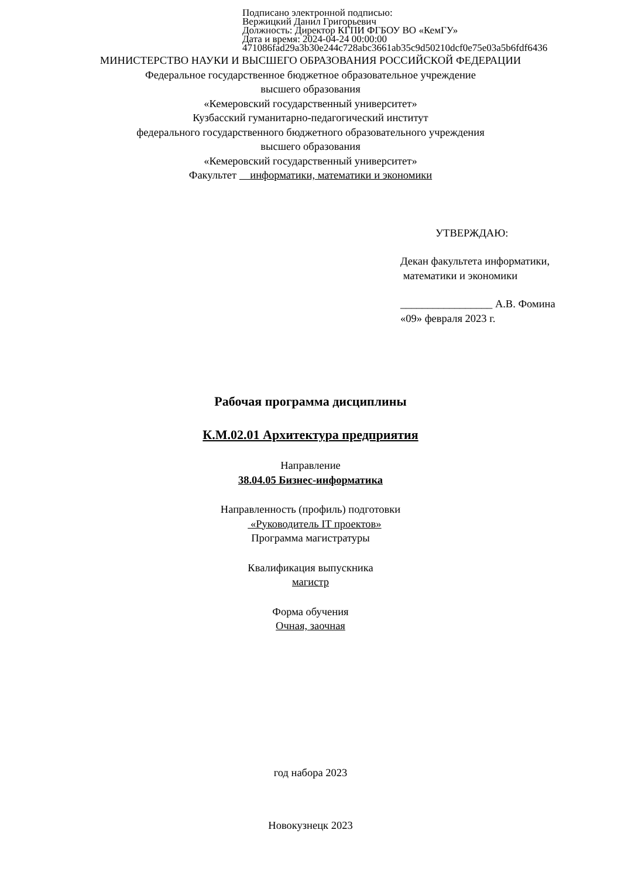Подписано электронной подписью:
Вержицкий Данил Григорьевич
Должность: Директор КГПИ ФГБОУ ВО «КемГУ»
Дата и время: 2024-04-24 00:00:00
471086fad29a3b30e244c728abc3661ab35c9d50210dcf0e75e03a5b6fdf6436
МИНИСТЕРСТВО НАУКИ И ВЫСШЕГО ОБРАЗОВАНИЯ РОССИЙСКОЙ ФЕДЕРАЦИИ
Федеральное государственное бюджетное образовательное учреждение
высшего образования
«Кемеровский государственный университет»
Кузбасский гуманитарно-педагогический институт
федерального государственного бюджетного образовательного учреждения
высшего образования
«Кемеровский государственный университет»
Факультет информатики, математики и экономики
УТВЕРЖДАЮ:
Декан факультета информатики,
математики и экономики
_________________ А.В. Фомина
«09» февраля 2023 г.
Рабочая программа дисциплины
К.М.02.01 Архитектура предприятия
Направление
38.04.05 Бизнес-информатика
Направленность (профиль) подготовки
«Руководитель IT проектов»
Программа магистратуры
Квалификация выпускника
магистр
Форма обучения
Очная, заочная
год набора 2023
Новокузнецк 2023